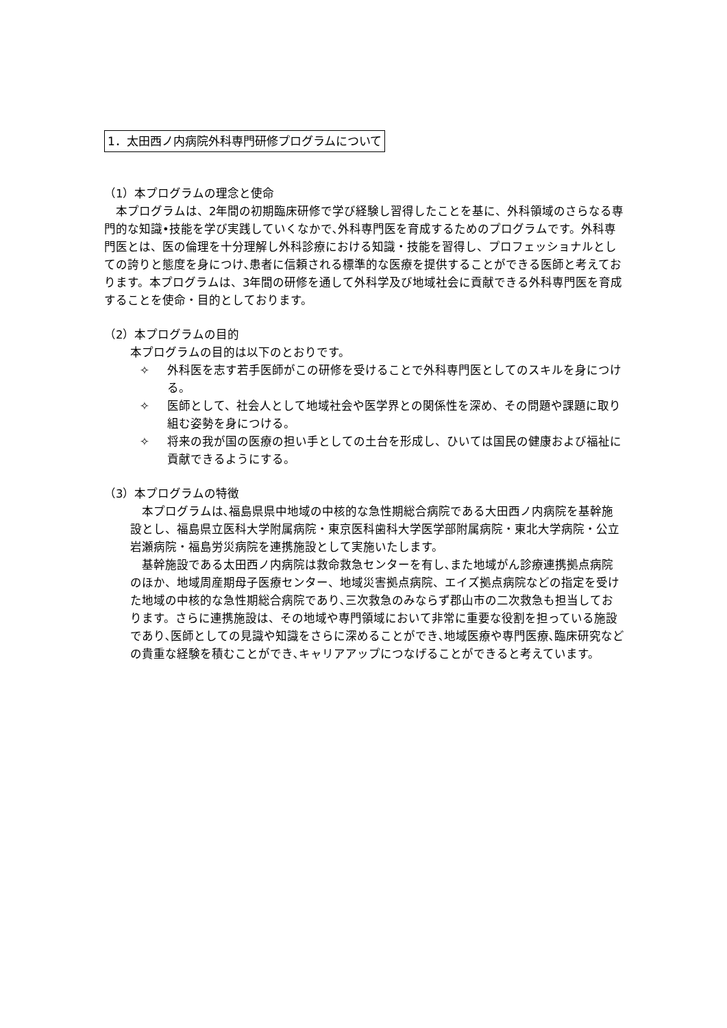1．太田西ノ内病院外科専門研修プログラムについて
（1）本プログラムの理念と使命
　本プログラムは、2年間の初期臨床研修で学び経験し習得したことを基に、外科領域のさらなる専門的な知識•技能を学び実践していくなかで､外科専門医を育成するためのプログラムです。外科専門医とは、医の倫理を十分理解し外科診療における知識・技能を習得し、プロフェッショナルとしての誇りと態度を身につけ､患者に信頼される標準的な医療を提供することができる医師と考えております。本プログラムは、3年間の研修を通して外科学及び地域社会に貢献できる外科専門医を育成することを使命・目的としております。
（2）本プログラムの目的
本プログラムの目的は以下のとおりです。
✧ 外科医を志す若手医師がこの研修を受けることで外科専門医としてのスキルを身につける。
✧ 医師として、社会人として地域社会や医学界との関係性を深め、その問題や課題に取り組む姿勢を身につける。
✧ 将来の我が国の医療の担い手としての土台を形成し、ひいては国民の健康および福祉に貢献できるようにする。
（3）本プログラムの特徴
　本プログラムは､福島県県中地域の中核的な急性期総合病院である大田西ノ内病院を基幹施設とし、福島県立医科大学附属病院・東京医科歯科大学医学部附属病院・東北大学病院・公立岩瀬病院・福島労災病院を連携施設として実施いたします。
　基幹施設である太田西ノ内病院は救命救急センターを有し､また地域がん診療連携拠点病院のほか、地域周産期母子医療センター、地域災害拠点病院、エイズ拠点病院などの指定を受けた地域の中核的な急性期総合病院であり､三次救急のみならず郡山市の二次救急も担当しております。さらに連携施設は、その地域や専門領域において非常に重要な役割を担っている施設であり､医師としての見識や知識をさらに深めることができ､地域医療や専門医療､臨床研究などの貴重な経験を積むことができ､キャリアアップにつなげることができると考えています。